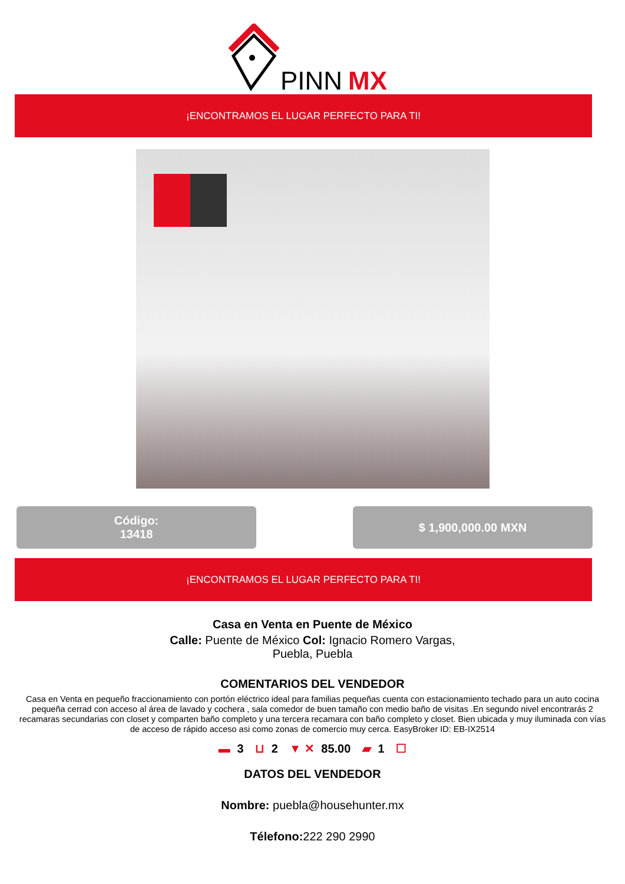PINN
MX
¡ENCONTRAMOS EL LUGAR PERFECTO PARA TI!
Código:
13418
$ 1,900,000.00 MXN
¡ENCONTRAMOS EL LUGAR PERFECTO PARA TI!
Casa en Venta en Puente de México
Calle: Puente de México Col: Ignacio Romero Vargas, Puebla, Puebla
COMENTARIOS DEL VENDEDOR
Casa en Venta en pequeño fraccionamiento con portón eléctrico ideal para familias pequeñas cuenta con estacionamiento techado para un auto cocina pequeña cerrad con acceso al área de lavado y cochera , sala comedor de buen tamaño con medio baño de visitas .En segundo nivel encontrarás 2 recamaras secundarias con closet y comparten baño completo y una tercera recamara con baño completo y closet. Bien ubicada y muy iluminada con vías de acceso de rápido acceso asi como zonas de comercio muy cerca. EasyBroker ID: EB-IX2514
▬ 3 ⊔ 2 ▼ ✕ 85.00 ▰ 1 ☐
DATOS DEL VENDEDOR
Nombre: puebla@househunter.mx
Télefono: 222 290 2990